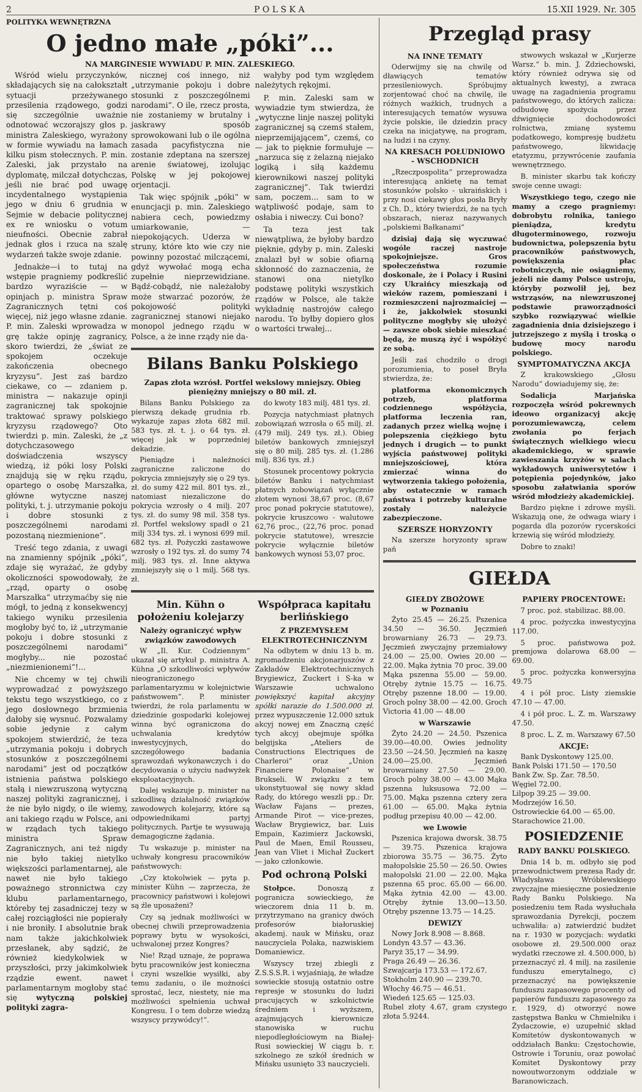2 P O L S K A 15.XII 1929. Nr. 305
POLITYKA WEWNĘTRZNA
O jedno małe „póki”...
NA MARGINESIE WYWIADU P. MIN. ZALESKIEGO.
Wśród wielu przyczynków, składających się na całokształt sytuacji przeżywanego przesilenia rządowego, godzi się szczególnie uważnie odnotować wczorajszy głos p. ministra Zaleskiego, wyrażony w formie wywiadu na łamach kilku pism stołecznych. P. min. Zaleski, jak przystało na dyplomatę, milczał dotychczas, jeśli nie brać pod uwagę incydentalnego wystąpienia jego w dniu 6 grudnia w Sejmie w debacie politycznej ex re wniosku o votum nieufności. Obecnie zabrał jednak głos i rzuca na szalę wydarzeń także swoje zdanie.
Jednakże—i to tutaj na wstępie pragniemy podkreślić bardzo wyraziście — w opinjach p. ministra Spraw Zagranicznych tętni coś więcej, niż jego własne zdanie. P. min. Zaleski wprowadza w grę także opinję zagranicy, skoro twierdzi, że „świat ze spokojem oczekuje zakończenia obecnego kryzysu“. Jest zaś bardzo ciekawe, co — zdaniem p. ministra — nakazuje opinji zagranicznej tak spokojnie traktować sprawy polskiego kryzysu rządowego? Oto twierdzi p. min. Zaleski, że „z dotychczasowego doświadczenia wszyscy wiedzą, iż póki losy Polski znajdują się w ręku rządu, opartego o osobę Marszałka, główne wytyczne naszej polityki, t. j. utrzymanie pokoju i dobre stosunki z poszczególnemi narodami pozostaną niezmienione“.
Treść tego zdania, z uwagi na znamienny spójnik „póki“, zdaje się wyrażać, że gdyby okoliczności spowodowały, że „rząd, oparty o osobę Marszałka“ utrzymaćby się nie mógł, to jedną z konsekwencyj takiego wyniku przesilenia mogłoby być to, iż „utrzymanie pokoju i dobre stosunki z poszczególnemi narodami“ mogłyby... nie pozostać „niezmienionemi“!...
Nie chcemy w tej chwili wyprowadzać z powyższego tekstu tego wszystkiego, co z jego dosłownego brzmienia dałoby się wysnuć. Pozwalamy sobie jedynie z całym spokojem stwierdzić, że teza „utrzymania pokoju i dobrych stosunków z poszczególnemi narodami“ jest od początków istnienia państwa polskiego stałą i niewzruszoną wytyczną naszej polityki zagranicznej, i że nie było nigdy, o ile wiemy, ani takiego rządu w Polsce, ani w rządach tych takiego ministra Spraw Zagranicznych, ani też nigdy nie było takiej nietylko większości parlamentarnej, ale nawet nie było takiego poważnego stronnictwa czy klubu parlamentarnego, któreby tej zasadniczej tezy w całej rozciągłości nie popierały i nie broniły. I absolutnie brak nam także jakichkolwiek przesłanek, aby sądzić, że również kiedykolwiek w przyszłości, przy jakimkolwiek rządzie ewent. nawet parlamentarnym mogłoby stać się wytyczną polskiej polityki zagra-
nicznej coś innego, niż „utrzymanie pokoju i dobre stosunki z poszczególnemi narodami“. O ile, rzecz prosta, nie zostaniemy w brutalny i jaskrawy sposób sprowokowani lub o ile ogólna zasada pacyfistyczna nie zostanie zdeptana na szerszej arenie światowej, izolując Polskę w jej pokojowej orjentacji.
Tak więc spójnik „póki“ w enuncjacji p. min. Zaleskiego nabiera cech, powiedzmy umiarkowanie, — niepokojących. Uderza w struny, które kto wie czy nie powinny pozostać milczącemi, gdyż wywołać mogą echa zupełnie nieprzewidziane. Bądź-cobądź, nie należałoby może stwarzać pozorów, że pokojowość polityki zagranicznej stanowi niejako monopol jednego rządu w Polsce, a że inne rządy nie da-
wałyby pod tym względem należytych rękojmi.
P. min. Zaleski sam w wywiadzie tym stwierdza, że „wytyczne linje naszej polityki zagranicznej są czemś stałem, nieprzemijającem“, czemś, co — jak to pięknie formułuje — „narzuca się z żelazną niejako logiką i siłą każdemu kierownikowi naszej polityki zagranicznej“. Tak twierdzi sam, poczem... sam to w wątpliwość podaje, sam to osłabia i niweczy. Cui bono?
Ta teza jest tak niewątpliwa, że byłoby bardzo pięknie, gdyby p. min. Zaleski znalazł był w sobie ofiarną skłonność do zaznaczenia, że stanowi ona nietylko podstawę polityki wszystkich rządów w Polsce, ale także wykładnię nastrojów całego narodu. To byłby dopiero głos o wartości trwałej...
Bilans Banku Polskiego
Zapas złota wzrósł. Portfel wekslowy mniejszy. Obieg pieniężny mniejszy o 80 mil. zł.
Bilans Banku Polskiego za pierwszą dekadę grudnia rb. wykazuje zapas złota 682 mil. 583 tys. zł. t. j. o 64 tys. zł. więcej jak w poprzedniej dekadzie.
Pieniądze i należności zagraniczne zaliczone do pokrycia zmniejszyły się o 29 tys. zł. do sumy 422 mil. 801 tys. zł., natomiast niezaliczone do pokrycia wzrosły o 4 milj. 207 tys. zł. do sumy 98 mil. 358 tys. zł. Portfel wekslowy spadł o 21 milj 334 tys. zł. i wynosi 699 mil. 682 tys. zł. Pożyczki zastawowe wzrosły o 192 tys. zł. do sumy 74 milj. 983 tys. zł. Inne aktywa zmniejszyły się o 1 milj. 568 tys. zł.
do kwoty 183 milj. 481 tys. zł.
Pozycja natychmiast płatnych zobowiązań wzrosła o 65 milj. zł. (479 milj. 249 tys. zł.). Obieg biletów bankowych zmniejszył się o 80 milj. 285 tys. zł. (1.286 milj. 836 tys. zł.)
Stosunek procentowy pokrycia biletów Banku i natychmiast płatnych zobowiązań wyłącznie złotem wynosi 38,67 proc. (8,67 proc ponad pokrycie statutowe), pokrycie kruszcowo - walutowe 62,76 proc., (22,76 proc. ponad pokrycie statutowe), wreszcie pokrycie wyłącznie biletów bankowych wynosi 53,07 proc.
Min. Kühn o położeniu kolejarzy
Należy ograniczyć wpływ związków zawodowych
W „Il. Kur. Codziennym“ ukazał się artykuł p. ministra A. Kühna „O szkodliwości wpływów nieograniczonego parlamentaryzmu w kolejnictwie państwowem“. P. minister twierdzi, że rola parlamentu w dziedzinie gospodarki kolejowej winna być ograniczona do uchwalania kredytów inwestycyjnych, do szczegółowego badania sprawozdań wykonawczych i do decydowania o użyciu nadwyżek eksploatacyjnych.
Dalej wskazuje p. minister na szkodliwą działalność związków zawodowych kolejarzy, które są odpowiednikami partyj politycznych. Partje te wysuwają demagogiczne żądania.
Tu wskazuje p. minister na uchwały kongresu pracowników państwowych:
„Czy ktokolwiek — pyta p. minister Kühn — zaprzecza, że pracownicy państwowi i kolejowi są źle uposażeni?
Czy są jednak możliwości w obecnej chwili przeprowadzenia poprawy bytu w wysokości, uchwalonej przez Kongres?
Nie! Rząd uznaje, że poprawa bytu pracowników jest konieczna i czyni wszelkie wysiłki, aby temu zadaniu, o ile możności sprostać, lecz, niestety, nie ma możliwości spełnienia uchwał Kongresu. I o tem dobrze wiedzą wszyscy przywódcy!“.
Współpraca kapitału berlińskiego
Z PRZEMYSŁEM ELEKTROTECHNICZNYM
Na odbytem w dniu 13 b. m. zgromadzeniu akcjonarjuszów z Zakładów Elektrotechnicznych Brygiewicz, Zuckert i S-ka w Warszawie uchwalono powiększyć kapitał akcyjny spółki narazie do 1.500.000 zł. przez wypuszczenie 12.000 sztuk akcyj nowej em Znaczną część tych akcyj obejmuje spółka belgijska „Ateliers de Constructions Electriques de Charleroi“ oraz „Union Financiere Polonaise“ w Brukseli. W związku z tem ukonstytuował się nowy skład Rady, do którego weszli pp.: Dr. Wacław Fajans — prezes, Armande Pirot — vice-prezes, Wacław Brygiewicz, bar. Luis Empain, Kazimierz Jackowski, Paul de Maen, Emil Rousseu, Jean van Vliet i Michał Zuckert — jako członkowie.
Pod ochroną Polski
Stołpce. Donoszą z pogranicza sowieckiego, że wieczorem dnia 11 b. m. przytrzymano na granicy dwóch profesorów białoruskiej akademj. nauk w Mińsku, oraz nauczyciela Polaka, nazwiskiem Domaniewicz.
Wszyscy trzej zbiegli z Z.S.S.S.R. i wyjaśniają, że władze sowieckie stosują ostatnio ostre represje w stosunku do ludzi pracujących w szkolnictwie średniem i wyższem, azajmujących kierownicze stanowiska w ruchu niepodległościowym na Białej-Rusi sowieckiej W ciągu b. r. szkolnego ze szkół średnich w Mińsku usunięto 33 nauczycieli.
Przegląd prasy
NA INNE TEMATY
Oderwijmy się na chwilę od dławiących tematów przesileniowych. Spróbujmy zorjentować choć na chwilę, ile różnych ważkich, trudnych a interesujących tematów wysuwa życie polskie, ile dziedzin pracy czeka na inicjatywę, na program, na ludzi i na czyny.
NA KRESACH POŁUDNIOWO - WSCHODNICH
„Rzeczpospolita“ przeprowadza interesującą ankietę na temat stosunków polsko - ukraińskich i przy nosi ciekawy głos posła Bryły z Ch. D., który twierdzi, że na tych obszarach, nieraz nazywanych „polskiemi Bałkanami“
dzisiaj dają się wyczuwać wogóle raczej nastroje spokojniejsze. Gros społeczeństwa rozumie doskonale, że i Polacy i Rusini czy Ukraińcy mieszkają od wieków razem, pomieszani i rozmieszczeni najrozmaiciej — i że, jakkolwiek stosunki polityczne mogłyby się ułożyć — zawsze obok siebie mieszkać będą, że muszą żyć i współżyć ze sobą.
Jeśli zaś chodziło o drogi porozumienia, to poseł Bryła stwierdza, że:
platforma ekonomicznych potrzeb, platforma codziennego współżycia, platforma leczenia ran, zadanych przez wielką wojnę i polepszenia ciężkiego bytu jednych i drugich — to punkt wyjścia państwowej polityki mniejszościowej, która zmierzać winna do wytworzenia takiego położenia, aby ostatecznie w ramach państwa i potrzeby kulturalne zostały należycie zabezpieczone.
SZERSZE HORYZONTY
Na szersze horyzonty spraw pań
stwowych wskazał w „Kurjerze Warsz.“ b. min. J. Zdziechowski, który również odrywa się od aktualnych kwestyj, a zwraca uwagę na zagadnienia programu państwowego, do których zalicza: odbudowę spożycia przez dźwignięcie dochodowości rolnictwa, zmianę systemu podatkowego, kompresję budżetu państwowego, likwidację etatyzmu, przywrócenie zaufania wewnętrznego.
B. minister skarbu tak kończy swoje cenne uwagi:
Wszystkiego tego, czego nie mamy a czego pragniemy: dobrobytu rolnika, taniego pieniądza, kredytu długoterminowego, rozwoju budownictwa, polepszenia bytu pracowników państwowych, powiększenia płac robotniczych, nie osiągniemy, jeżeli nie damy Polsce ustroju, któryby pozwolił jej, bez wstrząsów, na niewzruszonej podstawie praworządności szybko rozwiązywać wielkie zagadnienia dnia dzisiejszego i jutrzejszego z myślą i troską o budowę mocy narodu polskiego.
SYMPTOMATYCZNA AKCJA
Z krakowskiego „Głosu Narodu“ dowiadujemy się, że:
Sodalicja Marjańska rozpoczęła wśród pokrewnych ideowo organizacyj akcję porozumiewawczą, celem zwołania po ferjach świątecznych wielkiego wiecu akademickiego, w sprawie zawieszania krzyżów w salach wykładowych uniwersytetów i potępienia pojedynków, jako sposobu załatwiania sporów wśród młodzieży akademickiej.
Bardzo piękne i zdrowe myśli. Wskazują one, że odwaga wiary i pogarda dla pozorów rycerskości krzewią się wśród młodzieży.
Dobre to znaki!
GIEŁDA
GIEŁDY ZBOŻOWE
w Poznaniu
Żyto 25.45 — 26.25. Pszenica 34.50 — 36.50. Jęczmień browarniany 26.73 — 29.73. Jęczmień zwyczajny przemiałowy 24.00 — 25.00. Owies 20.00 — 22.00. Mąka żytnia 70 proc. 39.00 Mąka pszenna 55.00 — 59.00. Otręby żytnie 15.75 — 16.75. Otręby pszenne 18.00 — 19.00. Groch polny 38.00 — 42.00. Groch Victoria 41.00 — 48.00
w Warszawie
Żyto 24.20 — 24.50. Pszenica 39.00—40.00. Owies jednolity 23.50 —24.50. Jęczmień na kaszę 24.00—25.00. Jęczmień browarniany 27.50 — 29.00. Groch polny 38.00 — 43.00 Mąka pszenna luksusowa 72.00 — 75.00. Mąka pszenna cztery zera 61.00 — 65.00. Mąka żytnia podług przepisu 40.00 — 42.00.
we Lwowie
Pszenica krajowa dworsk. 38.75 — 39.75. Pszenica krajowa zbiorowa 35.75 — 36.75. Żyto małopolskie 25.50 — 26.50. Owies małopolski 21.00 — 22.00. Mąka pszenna 65 proc. 65.00 — 66.00. Mąka żytnia 42.00 — 43.00. Otręby żytnie 13.00—13.50. Otręby pszenne 13.75 — 14.25.
DEWIZY
Nowy Jork 8.908 — 8.868.
Londyn 43.57 — 43.36.
Paryż 35,17 — 34.99.
Praga 26.49 — 26.36.
Szwajcarja 173.53 — 172.67.
Stokholm 240.90 — 239.70.
Włochy 46.75 — 46.51.
Wiedeń 125.65 — 125.03.
Rubel złoty 4.67, gram czystego złota 5.9244.
PAPIERY PROCENTOWE:
7 proc. poż. stabilizac. 88.00.
4 proc. pożyczka inwestycyjna 117.00.
5 proc. państwowa poż. premjowa dolarowa 68.00 — 69.00.
5 proc. pożyczka konwersyjna 49.75
4 i pół proc. Listy ziemskie 47.10 — 47.00.
4 i pół proc. L. Z. m. Warszawy 47.50.
8 proc. L. Z. m. Warszawy 67.50
AKCJE:
Bank Dyskontowy 125.00.
Bank Polski 171.50 — 170.50
Bank Zw. Sp. Zar. 78.50.
Węgiel 72.00.
Lilpop 39.25 — 39.00.
Modrzejów 16.50.
Ostrowieckie 64.00 — 65.00.
Starachowice 21.00.
POSIEDZENIE
RADY BANKU POLSKIEGO.
Dnia 14 b. m. odbyło się pod przewodnictwem prezesa Rady dr. Władysława Wróblewskiego zwyczajne miesięczne posiedzenie Rady Banku Polskiego. Na posiedzeniu tem Rada wysłuchała sprawozdania Dyrekcji, poczem uchwaliła: a) zatwierdzić budżet na r. 1930 w pozycjach: wydatki osobowe zł. 29.500.000 oraz wydatki rzeczowe zł. 4.500.000, b) przeznaczyć zł. 4 milj. na zasilenie funduszu emerytalnego, c) przeznaczyć na powiększenie funduszu zapasowego procenty od papierów funduszu zapasowego za r. 1929, d) otworzyć nowe zastępstwa Banku w Chmielniku i Żydaczowie, e) uzupełnić skład Komitetów dyskontowanych w oddziałach Banku: Częstochowie, Ostrowie i Toruniu, oraz powołać Komitet Dyskontowy przy nowoutworzonym oddziale w Baranowiczach.